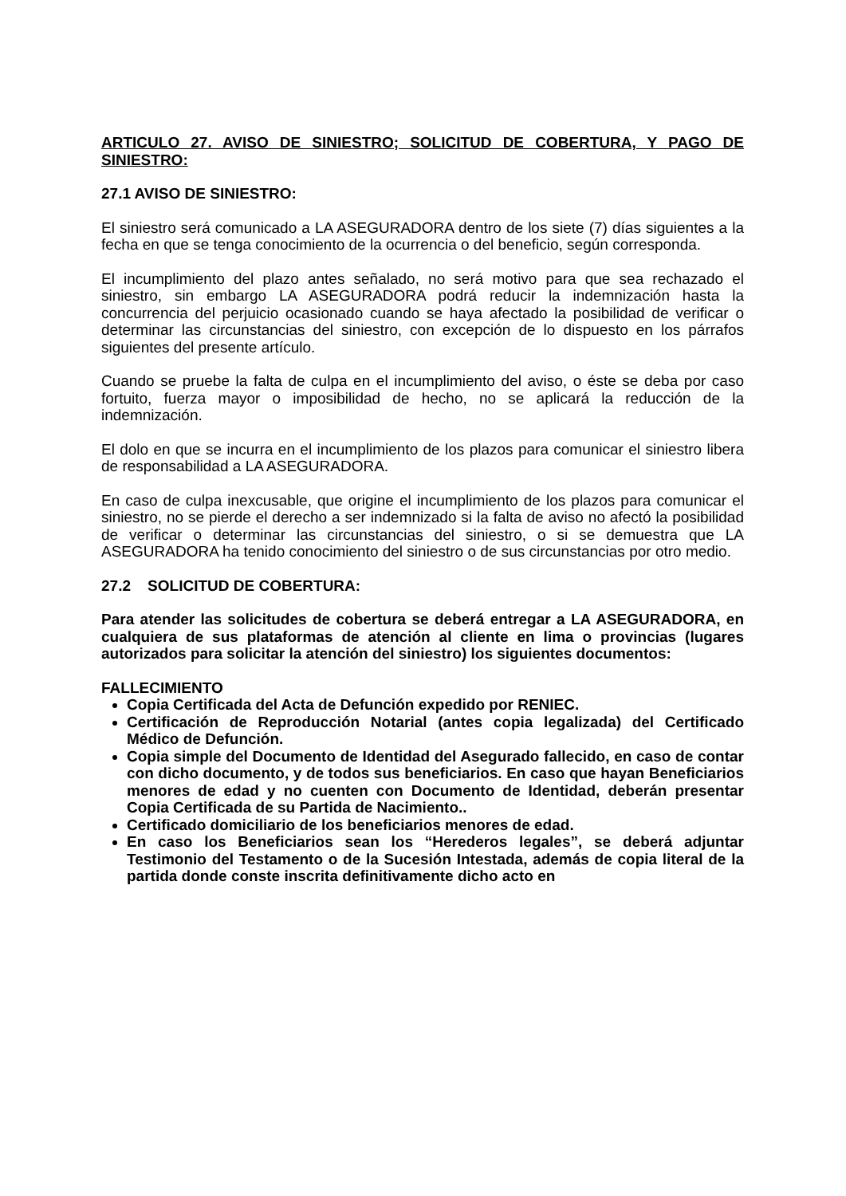ARTICULO 27. AVISO DE SINIESTRO; SOLICITUD DE COBERTURA, Y PAGO DE SINIESTRO:
27.1 AVISO DE SINIESTRO:
El siniestro será comunicado a LA ASEGURADORA dentro de los siete (7) días siguientes a la fecha en que se tenga conocimiento de la ocurrencia o del beneficio, según corresponda.
El incumplimiento del plazo antes señalado, no será motivo para que sea rechazado el siniestro, sin embargo LA ASEGURADORA podrá reducir la indemnización hasta la concurrencia del perjuicio ocasionado cuando se haya afectado la posibilidad de verificar o determinar las circunstancias del siniestro, con excepción de lo dispuesto en los párrafos siguientes del presente artículo.
Cuando se pruebe la falta de culpa en el incumplimiento del aviso, o éste se deba por caso fortuito, fuerza mayor o imposibilidad de hecho, no se aplicará la reducción de la indemnización.
El dolo en que se incurra en el incumplimiento de los plazos para comunicar el siniestro libera de responsabilidad a LA ASEGURADORA.
En caso de culpa inexcusable, que origine el incumplimiento de los plazos para comunicar el siniestro, no se pierde el derecho a ser indemnizado si la falta de aviso no afectó la posibilidad de verificar o determinar las circunstancias del siniestro, o si se demuestra que LA ASEGURADORA ha tenido conocimiento del siniestro o de sus circunstancias por otro medio.
27.2 SOLICITUD DE COBERTURA:
Para atender las solicitudes de cobertura se deberá entregar a LA ASEGURADORA, en cualquiera de sus plataformas de atención al cliente en lima o provincias (lugares autorizados para solicitar la atención del siniestro) los siguientes documentos:
FALLECIMIENTO
Copia Certificada del Acta de Defunción expedido por RENIEC.
Certificación de Reproducción Notarial (antes copia legalizada) del Certificado Médico de Defunción.
Copia simple del Documento de Identidad del Asegurado fallecido, en caso de contar con dicho documento, y de todos sus beneficiarios. En caso que hayan Beneficiarios menores de edad y no cuenten con Documento de Identidad, deberán presentar Copia Certificada de su Partida de Nacimiento..
Certificado domiciliario de los beneficiarios menores de edad.
En caso los Beneficiarios sean los “Herederos legales”, se deberá adjuntar Testimonio del Testamento o de la Sucesión Intestada, además de copia literal de la partida donde conste inscrita definitivamente dicho acto en